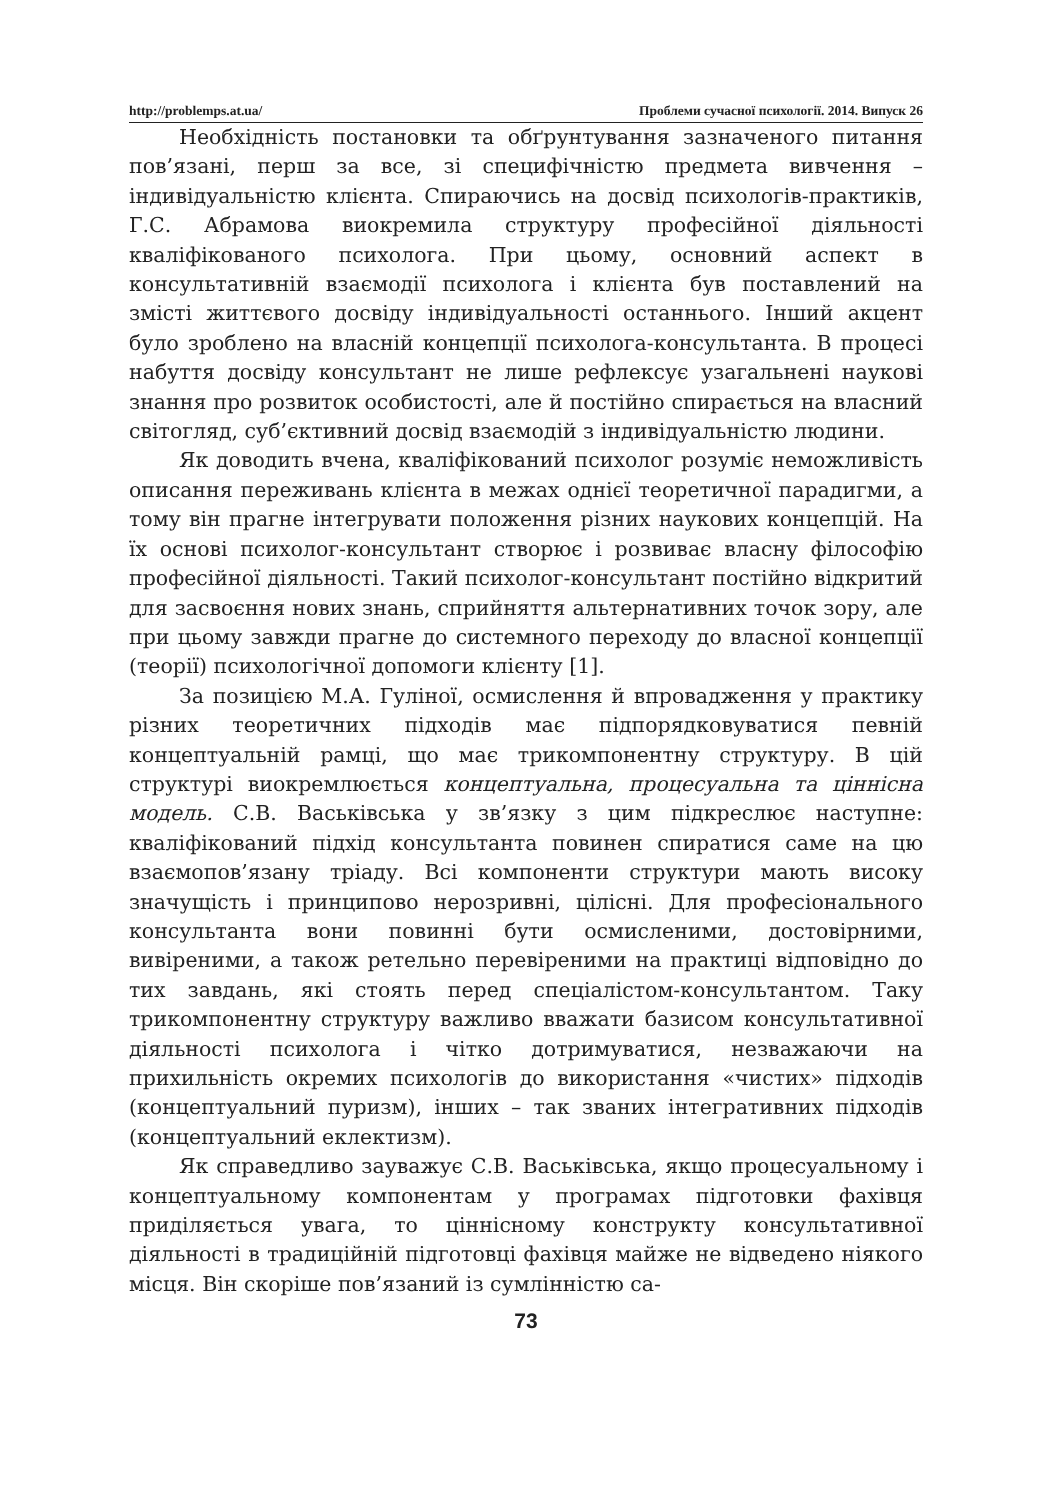http://problemps.at.ua/ Проблеми сучасної психології. 2014. Випуск 26
Необхідність постановки та обґрунтування зазначеного питання пов’язані, перш за все, зі специфічністю предмета вивчення – індивідуальністю клієнта. Спираючись на досвід психологів-практиків, Г.С. Абрамова виокремила структуру професійної діяльності кваліфікованого психолога. При цьому, основний аспект в консультативній взаємодії психолога і клієнта був поставлений на змісті життєвого досвіду індивідуальності останнього. Інший акцент було зроблено на власній концепції психолога-консультанта. В процесі набуття досвіду консультант не лише рефлексує узагальнені наукові знання про розвиток особистості, але й постійно спирається на власний світогляд, суб’єктивний досвід взаємодій з індивідуальністю людини.
Як доводить вчена, кваліфікований психолог розуміє неможливість описання переживань клієнта в межах однієї теоретичної парадигми, а тому він прагне інтегрувати положення різних наукових концепцій. На їх основі психолог-консультант створює і розвиває власну філософію професійної діяльності. Такий психолог-консультант постійно відкритий для засвоєння нових знань, сприйняття альтернативних точок зору, але при цьому завжди прагне до системного переходу до власної концепції (теорії) психологічної допомоги клієнту [1].
За позицією М.А. Гуліної, осмислення й впровадження у практику різних теоретичних підходів має підпорядковуватися певній концептуальній рамці, що має трикомпонентну структуру. В цій структурі виокремлюється концептуальна, процесуальна та ціннісна модель. С.В. Васьківська у зв’язку з цим підкреслює наступне: кваліфікований підхід консультанта повинен спиратися саме на цю взаємопов’язану тріаду. Всі компоненти структури мають високу значущість і принципово нерозривні, цілісні. Для професіонального консультанта вони повинні бути осмисленими, достовірними, вивіреними, а також ретельно перевіреними на практиці відповідно до тих завдань, які стоять перед спеціалістом-консультантом. Таку трикомпонентну структуру важливо вважати базисом консультативної діяльності психолога і чітко дотримуватися, незважаючи на прихильність окремих психологів до використання «чистих» підходів (концептуальний пуризм), інших – так званих інтегративних підходів (концептуальний еклектизм).
Як справедливо зауважує С.В. Васьківська, якщо процесуальному і концептуальному компонентам у програмах підготовки фахівця приділяється увага, то ціннісному конструкту консультативної діяльності в традиційній підготовці фахівця майже не відведено ніякого місця. Він скоріше пов’язаний із сумлінністю са-
73